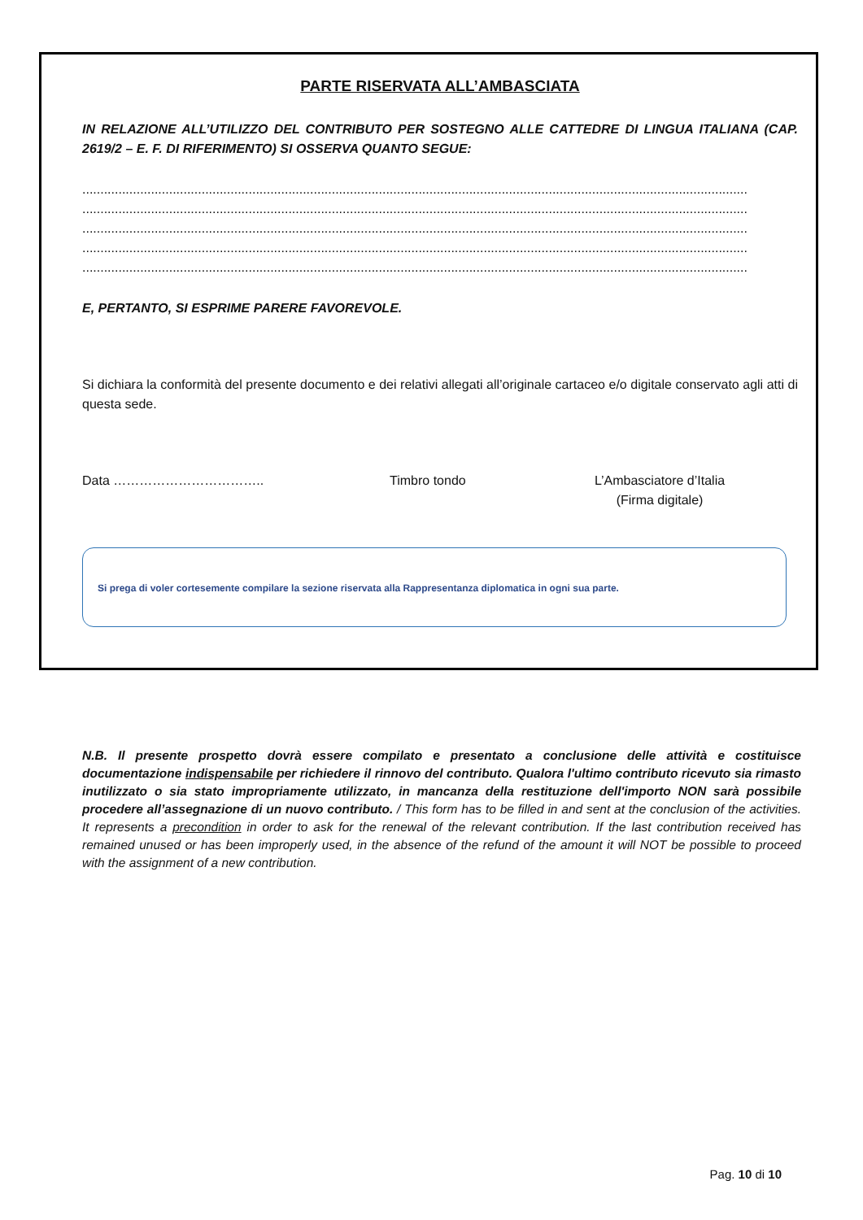PARTE RISERVATA ALL’AMBASCIATA
IN RELAZIONE ALL’UTILIZZO DEL CONTRIBUTO PER SOSTEGNO ALLE CATTEDRE DI LINGUA ITALIANA (CAP. 2619/2 – E. F. DI RIFERIMENTO) SI OSSERVA QUANTO SEGUE:
........................................................................................................................................................................................
........................................................................................................................................................................................
........................................................................................................................................................................................
........................................................................................................................................................................................
........................................................................................................................................................................................
E, PERTANTO, SI ESPRIME PARERE FAVOREVOLE.
Si dichiara la conformità del presente documento e dei relativi allegati all’originale cartaceo e/o digitale conservato agli atti di questa sede.
Data …………………………….. Timbro tondo L’Ambasciatore d’Italia
(Firma digitale)
Si prega di voler cortesemente compilare la sezione riservata alla Rappresentanza diplomatica in ogni sua parte.
N.B. Il presente prospetto dovrà essere compilato e presentato a conclusione delle attività e costituisce documentazione indispensabile per richiedere il rinnovo del contributo. Qualora l'ultimo contributo ricevuto sia rimasto inutilizzato o sia stato impropriamente utilizzato, in mancanza della restituzione dell'importo NON sarà possibile procedere all’assegnazione di un nuovo contributo. / This form has to be filled in and sent at the conclusion of the activities. It represents a precondition in order to ask for the renewal of the relevant contribution. If the last contribution received has remained unused or has been improperly used, in the absence of the refund of the amount it will NOT be possible to proceed with the assignment of a new contribution.
Pag. 10 di 10